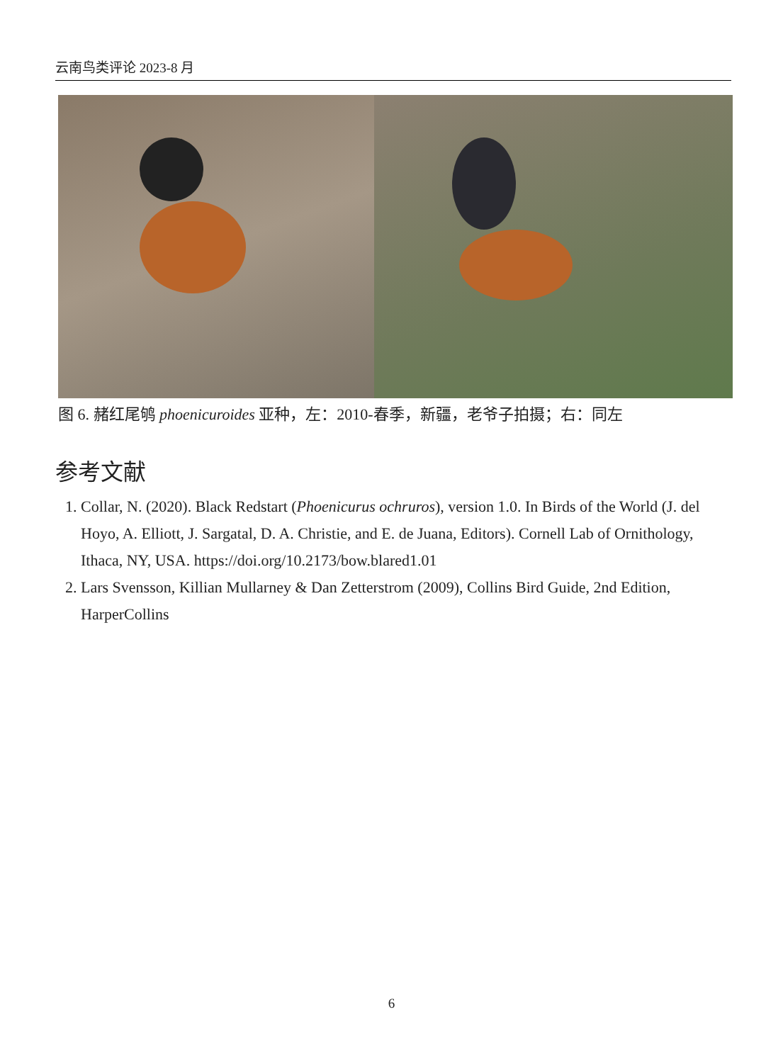云南鸟类评论 2023-8 月
图 6. 赭红尾鸲 phoenicuroides 亚种，左：2010-春季，新疆，老爷子拍摄；右：同左
参考文献
1. Collar, N. (2020). Black Redstart (Phoenicurus ochruros), version 1.0. In Birds of the World (J. del Hoyo, A. Elliott, J. Sargatal, D. A. Christie, and E. de Juana, Editors). Cornell Lab of Ornithology, Ithaca, NY, USA. https://doi.org/10.2173/bow.blared1.01
2. Lars Svensson, Killian Mullarney & Dan Zetterstrom (2009), Collins Bird Guide, 2nd Edition, HarperCollins
6